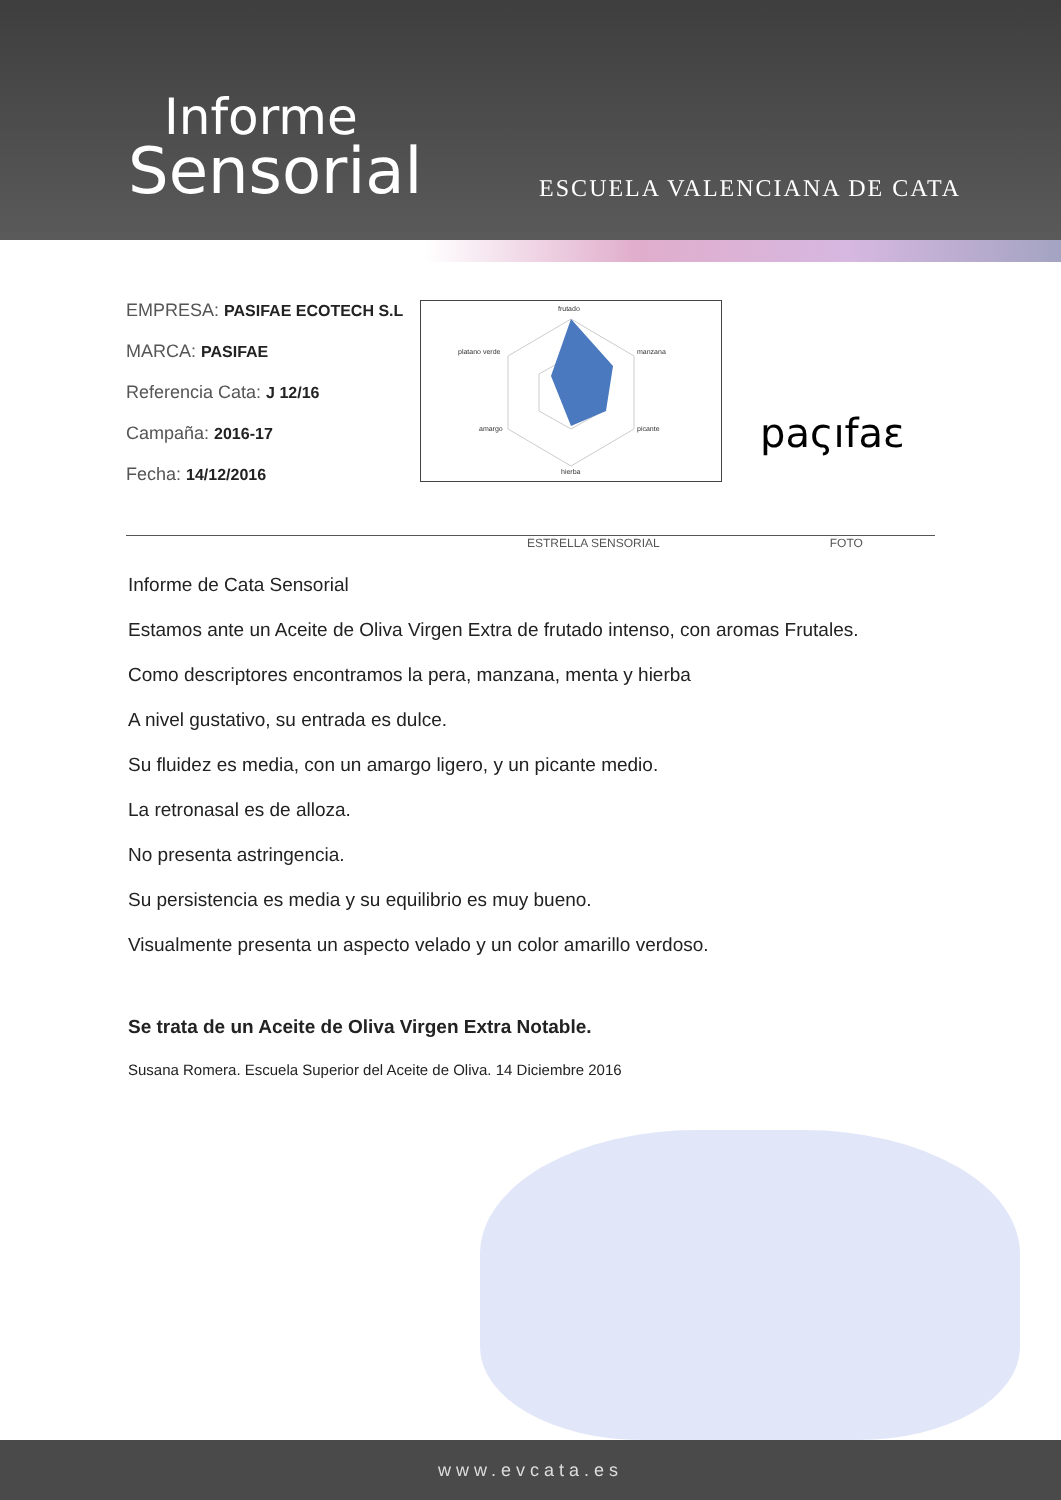Informe
Sensorial
ESCUELA VALENCIANA DE CATA
EMPRESA: PASIFAE ECOTECH S.L
MARCA: PASIFAE
Referencia Cata: J 12/16
Campaña: 2016-17
Fecha: 14/12/2016
frutado
manzana
picante
hierba
amargo
platano verde
paςıfaε
ESTRELLA SENSORIAL FOTO
Informe de Cata Sensorial
Estamos ante un Aceite de Oliva Virgen Extra de frutado intenso, con aromas Frutales.
Como descriptores encontramos la pera, manzana, menta y hierba
A nivel gustativo, su entrada es dulce.
Su fluidez es media, con un amargo ligero, y un picante medio.
La retronasal es de alloza.
No presenta astringencia.
Su persistencia es media y su equilibrio es muy bueno.
Visualmente presenta un aspecto velado y un color amarillo verdoso.
Se trata de un Aceite de Oliva Virgen Extra Notable.
Susana Romera. Escuela Superior del Aceite de Oliva. 14 Diciembre 2016
www.evcata.es